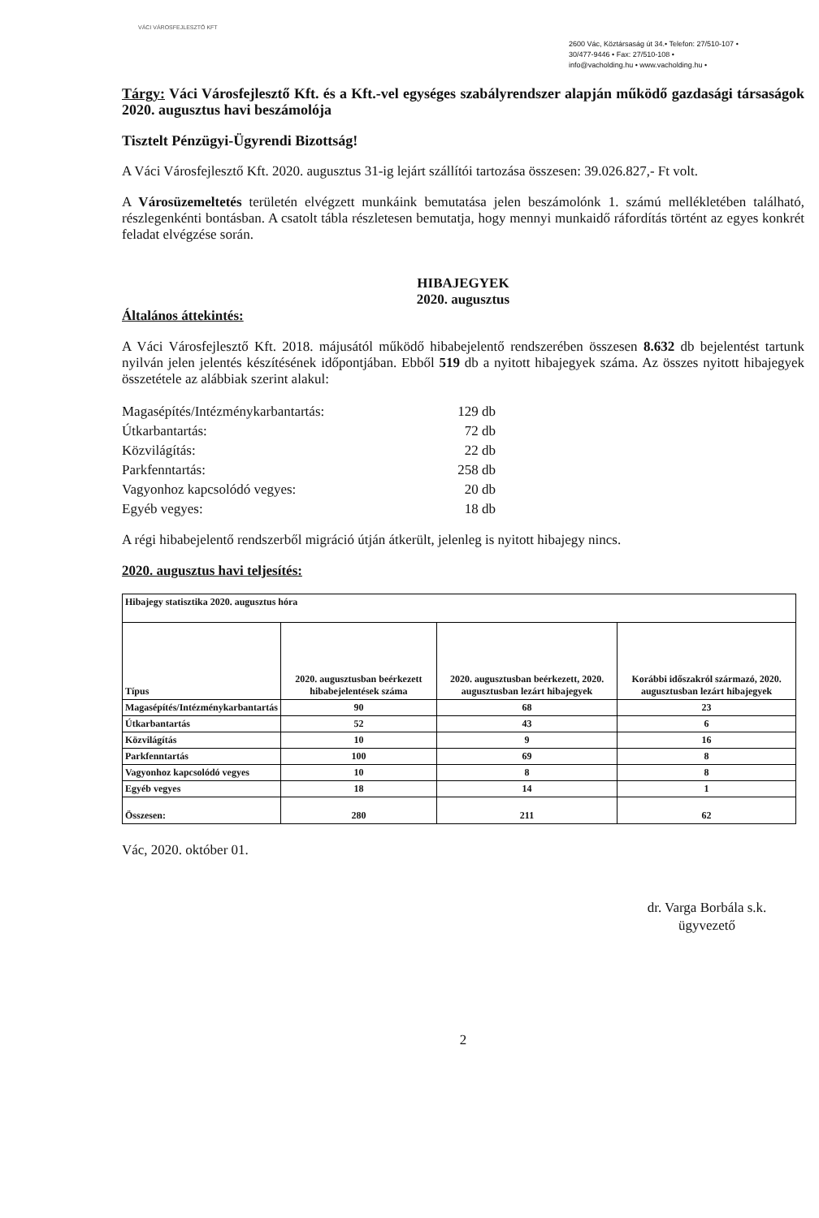VÁCI VÁROSFEJLESZTŐ KFT
2600 Vác, Köztársaság út 34.• Telefon: 27/510-107 •
30/477-9446 • Fax: 27/510-108 •
info@vacholding.hu • www.vacholding.hu •
Tárgy: Váci Városfejlesztő Kft. és a Kft.-vel egységes szabályrendszer alapján működő gazdasági társaságok 2020. augusztus havi beszámolója
Tisztelt Pénzügyi-Ügyrendi Bizottság!
A Váci Városfejlesztő Kft. 2020. augusztus 31-ig lejárt szállítói tartozása összesen: 39.026.827,- Ft volt.
A Városüzemeltetés területén elvégzett munkáink bemutatása jelen beszámolónk 1. számú mellékletében található, részlegenkénti bontásban. A csatolt tábla részletesen bemutatja, hogy mennyi munkaidő ráfordítás történt az egyes konkrét feladat elvégzése során.
HIBAJEGYEK
2020. augusztus
Általános áttekintés:
A Váci Városfejlesztő Kft. 2018. májusától működő hibabejelentő rendszerében összesen 8.632 db bejelentést tartunk nyilván jelen jelentés készítésének időpontjában. Ebből 519 db a nyitott hibajegyek száma. Az összes nyitott hibajegyek összetétele az alábbiak szerint alakul:
Magasépítés/Intézménykarbantartás: 129 db Útkarbantartás: 72 db Közvilágítás: 22 db Parkfenntartás: 258 db Vagyonhoz kapcsolódó vegyes: 20 db Egyéb vegyes: 18 db
A régi hibabejelentő rendszerből migráció útján átkerült, jelenleg is nyitott hibajegy nincs.
2020. augusztus havi teljesítés:
| Hibajegy statisztika 2020. augusztus hóra | | | |
| Típus | 2020. augusztusban beérkezett hibabejelentések száma | 2020. augusztusban beérkezett, 2020. augusztusban lezárt hibajegyek | Korábbi időszakról származó, 2020. augusztusban lezárt hibajegyek |
| Magasépítés/Intézménykarbantartás | 90 | 68 | 23 |
| Útkarbantartás | 52 | 43 | 6 |
| Közvilágítás | 10 | 9 | 16 |
| Parkfenntartás | 100 | 69 | 8 |
| Vagyonhoz kapcsolódó vegyes | 10 | 8 | 8 |
| Egyéb vegyes | 18 | 14 | 1 |
| Összesen: | 280 | 211 | 62 |
Vác, 2020. október 01.
dr. Varga Borbála s.k.
ügyvezető
2